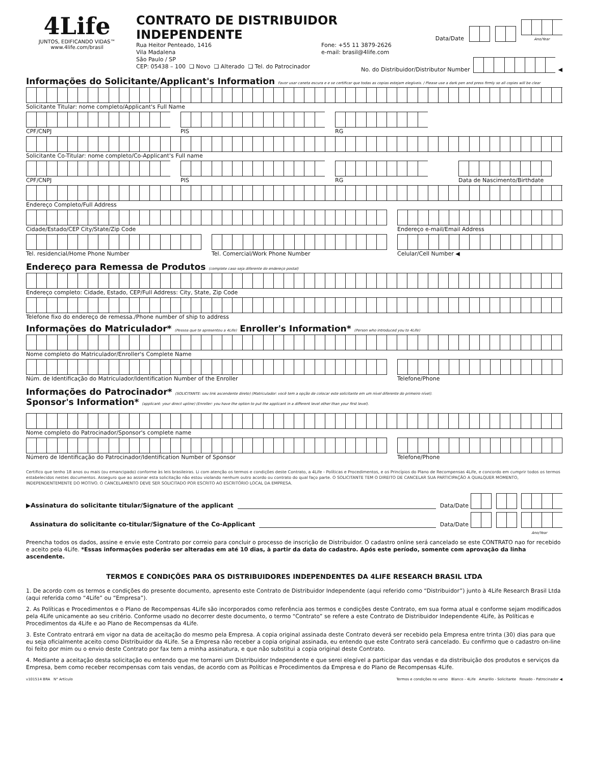4Life
JUNTOS, EDIFICANDO VIDAS™
www.4life.com/brasil
CONTRATO DE DISTRIBUIDOR INDEPENDENTE
Data/Date
Ano/Year
Rua Heitor Penteado, 1416
Vila Madalena
São Paulo / SP
CEP: 05438 – 100 ❑ Novo ❑ Alterado ❑ Tel. do Patrocinador
Fone: +55 11 3879-2626
e-mail: brasil@4life.com
No. do Distribuidor/Distributor Number
◀
Informações do Solicitante/Applicant's Information Favor usar caneta escura e e se certificar que todas as copias estejam elegíveis. / Please use a dark pen and press firmly so all copies will be clear
Solicitante Titular: nome completo/Applicant's Full Name
CPF/CNPJ PIS RG
Solicitante Co-Titular: nome completo/Co-Applicant's Full name
CPF/CNPJ PIS RG Data de Nascimento/Birthdate
Endereço Completo/Full Address
Cidade/Estado/CEP City/State/Zip Code Endereço e-mail/Email Address
Tel. residencial/Home Phone Number Tel. Comercial/Work Phone Number Celular/Cell Number ◀
Endereço para Remessa de Produtos (complete caso seja diferente do endereço postal)
Endereço completo: Cidade, Estado, CEP/Full Address: City, State, Zip Code
Telefone fixo do endereço de remessa./Phone number of ship to address
Informações do Matriculador* (Pessoa que te apresentou a 4Life) Enroller's Information* (Person who introduced you to 4Life)
Nome completo do Matriculador/Enroller's Complete Name
Núm. de Identificação do Matriculador/Identification Number of the Enroller
Telefone/Phone
Informações do Patrocinador* (SOLICITANTE: seu link ascendente direto) (Matriculador: você tem a opção de colocar este solicitante em um nível diferente do primeiro nível).
Sponsor's Information* (applicant: your direct upline) (Enroller: you have the option to put the applicant in a different level other than your first level).
Nome completo do Patrocinador/Sponsor's complete name
Número de Identificação do Patrocinador/Identification Number of Sponsor Telefone/Phone
Certifico que tenho 18 anos ou mais (ou emancipado) conforme às leis brasileiras. Li com atenção os termos e condições deste Contrato, a 4Life - Políticas e Procedimentos, e os Princípios do Plano de Recompensas 4Life, e concordo em cumprir todos os termos estabelecidos nestes documentos. Asseguro que ao assinar esta solicitação não estou violando nenhum outro acordo ou contrato do qual faço parte. O SOLICITANTE TEM O DIREITO DE CANCELAR SUA PARTICIPAÇÃO A QUALQUER MOMENTO, INDEPENDENTEMENTE DO MOTIVO. O CANCELAMENTO DEVE SER SOLICITADO POR ESCRITO AO ESCRITÓRIO LOCAL DA EMPRESA.
▶Assinatura do solicitante titular/Signature of the applicant Data/Date
Assinatura do solicitante co-titular/Signature of the Co-Applicant Data/Date
Ano/Year
Preencha todos os dados, assine e envie este Contrato por correio para concluir o processo de inscrição de Distribuidor. O cadastro online será cancelado se este CONTRATO nao for recebido e aceito pela 4Life. *Essas informações poderão ser alteradas em até 10 dias, à partir da data do cadastro. Após este período, somente com aprovação da linha ascendente.
TERMOS E CONDIÇÕES PARA OS DISTRIBUIDORES INDEPENDENTES DA 4LIFE RESEARCH BRASIL LTDA
1. De acordo com os termos e condições do presente documento, apresento este Contrato de Distribuidor Independente (aqui referido como “Distribuidor”) junto à 4Life Research Brasil Ltda (aqui referida como “4Life” ou “Empresa”).
2. As Políticas e Procedimentos e o Plano de Recompensas 4Life são incorporados como referência aos termos e condições deste Contrato, em sua forma atual e conforme sejam modificados pela 4Life unicamente ao seu critério. Conforme usado no decorrer deste documento, o termo “Contrato” se refere a este Contrato de Distribuidor Independente 4Life, às Políticas e Procedimentos da 4Life e ao Plano de Recompensas da 4Life.
3. Este Contrato entrará em vigor na data de aceitação do mesmo pela Empresa. A copia original assinada deste Contrato deverá ser recebido pela Empresa entre trinta (30) dias para que eu seja oficialmente aceito como Distribuidor da 4Life. Se a Empresa não receber a copia original assinada, eu entendo que este Contrato será cancelado. Eu confirmo que o cadastro on-line foi feito por mim ou o envio deste Contrato por fax tem a minha assinatura, e que não substitui a copia original deste Contrato.
4. Mediante a aceitação desta solicitação eu entendo que me tornarei um Distribuidor Independente e que serei elegível a participar das vendas e da distribuição dos produtos e serviços da Empresa, bem como receber recompensas com tais vendas, de acordo com as Políticas e Procedimentos da Empresa e do Plano de Recompensas 4Life.
v101514 BRA N° Artículo Termos e condições no verso Blanco - 4Life Amarillo - Solicitante Rosado - Patrocinador ◀